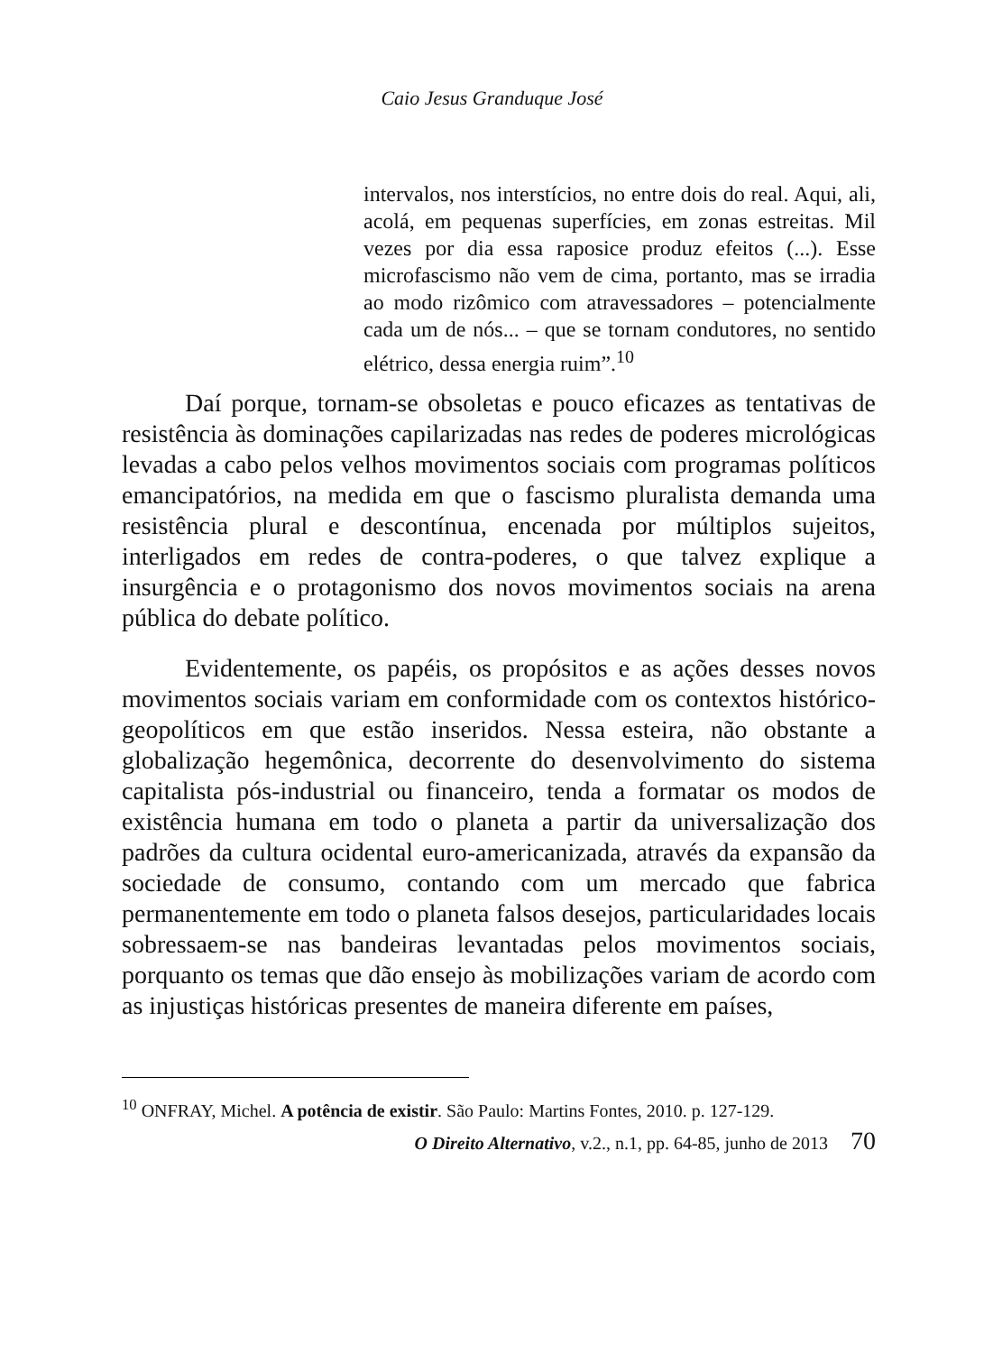Caio Jesus Granduque José
intervalos, nos interstícios, no entre dois do real. Aqui, ali, acolá, em pequenas superfícies, em zonas estreitas. Mil vezes por dia essa raposice produz efeitos (...). Esse microfascismo não vem de cima, portanto, mas se irradia ao modo rizômico com atravessadores – potencialmente cada um de nós... – que se tornam condutores, no sentido elétrico, dessa energia ruim”.<sup>10</sup>
Daí porque, tornam-se obsoletas e pouco eficazes as tentativas de resistência às dominações capilarizadas nas redes de poderes micrológicas levadas a cabo pelos velhos movimentos sociais com programas políticos emancipatórios, na medida em que o fascismo pluralista demanda uma resistência plural e descontínua, encenada por múltiplos sujeitos, interligados em redes de contra-poderes, o que talvez explique a insurgência e o protagonismo dos novos movimentos sociais na arena pública do debate político.
Evidentemente, os papéis, os propósitos e as ações desses novos movimentos sociais variam em conformidade com os contextos histórico-geopolíticos em que estão inseridos. Nessa esteira, não obstante a globalização hegemônica, decorrente do desenvolvimento do sistema capitalista pós-industrial ou financeiro, tenda a formatar os modos de existência humana em todo o planeta a partir da universalização dos padrões da cultura ocidental euro-americanizada, através da expansão da sociedade de consumo, contando com um mercado que fabrica permanentemente em todo o planeta falsos desejos, particularidades locais sobressaem-se nas bandeiras levantadas pelos movimentos sociais, porquanto os temas que dão ensejo às mobilizações variam de acordo com as injustiças históricas presentes de maneira diferente em países,
<sup>10</sup> ONFRAY, Michel. A potência de existir. São Paulo: Martins Fontes, 2010. p. 127-129.
O Direito Alternativo, v.2., n.1, pp. 64-85, junho de 2013 70